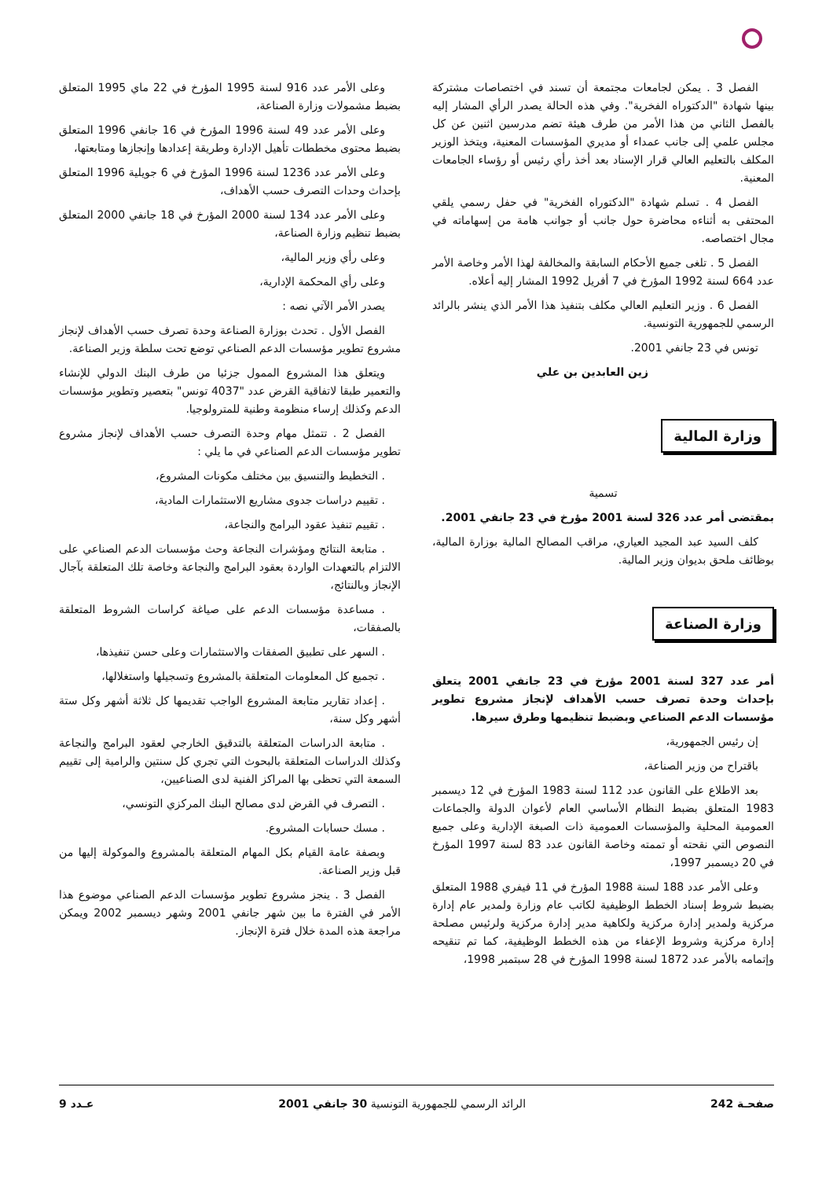الفصل 3 . يمكن لجامعات مجتمعة أن تسند في اختصاصات مشتركة بينها شهادة "الدكتوراه الفخرية". وفي هذه الحالة يصدر الرأي المشار إليه بالفصل الثاني من هذا الأمر من طرف هيئة تضم مدرسين اثنين عن كل مجلس علمي إلى جانب عمداء أو مديري المؤسسات المعنية، ويتخذ الوزير المكلف بالتعليم العالي قرار الإسناد بعد أخذ رأي رئيس أو رؤساء الجامعات المعنية.
الفصل 4 . تسلم شهادة "الدكتوراه الفخرية" في حفل رسمي يلقي المحتفى به أثناءه محاضرة حول جانب أو جوانب هامة من إسهاماته في مجال اختصاصه.
الفصل 5 . تلغى جميع الأحكام السابقة والمخالفة لهذا الأمر وخاصة الأمر عدد 664 لسنة 1992 المؤرخ في 7 أفريل 1992 المشار إليه أعلاه.
الفصل 6 . وزير التعليم العالي مكلف بتنفيذ هذا الأمر الذي ينشر بالرائد الرسمي للجمهورية التونسية.
تونس في 23 جانفي 2001.
زين العابدين بن علي
وزارة المالية
تسمية
بمقتضى أمر عدد 326 لسنة 2001 مؤرخ في 23 جانفي 2001.
كلف السيد عبد المجيد العياري، مراقب المصالح المالية بوزارة المالية، بوظائف ملحق بديوان وزير المالية.
وزارة الصناعة
أمر عدد 327 لسنة 2001 مؤرخ في 23 جانفي 2001 يتعلق بإحداث وحدة تصرف حسب الأهداف لإنجاز مشروع تطوير مؤسسات الدعم الصناعي وبضبط تنظيمها وطرق سيرها.
إن رئيس الجمهورية،
باقتراح من وزير الصناعة،
بعد الاطلاع على القانون عدد 112 لسنة 1983 المؤرخ في 12 ديسمبر 1983 المتعلق بضبط النظام الأساسي العام لأعوان الدولة والجماعات العمومية المحلية والمؤسسات العمومية ذات الصبغة الإدارية وعلى جميع النصوص التي نقحته أو تممته وخاصة القانون عدد 83 لسنة 1997 المؤرخ في 20 ديسمبر 1997،
وعلى الأمر عدد 188 لسنة 1988 المؤرخ في 11 فيفري 1988 المتعلق بضبط شروط إسناد الخطط الوظيفية لكاتب عام وزارة ولمدير عام إدارة مركزية ولمدير إدارة مركزية ولكاهية مدير إدارة مركزية ولرئيس مصلحة إدارة مركزية وشروط الإعفاء من هذه الخطط الوظيفية، كما تم تنقيحه وإتمامه بالأمر عدد 1872 لسنة 1998 المؤرخ في 28 سبتمبر 1998،
وعلى الأمر عدد 916 لسنة 1995 المؤرخ في 22 ماي 1995 المتعلق بضبط مشمولات وزارة الصناعة،
وعلى الأمر عدد 49 لسنة 1996 المؤرخ في 16 جانفي 1996 المتعلق بضبط محتوى مخططات تأهيل الإدارة وطريقة إعدادها وإنجازها ومتابعتها،
وعلى الأمر عدد 1236 لسنة 1996 المؤرخ في 6 جويلية 1996 المتعلق بإحداث وحدات التصرف حسب الأهداف،
وعلى الأمر عدد 134 لسنة 2000 المؤرخ في 18 جانفي 2000 المتعلق بضبط تنظيم وزارة الصناعة،
وعلى رأي وزير المالية،
وعلى رأي المحكمة الإدارية،
يصدر الأمر الآتي نصه :
الفصل الأول . تحدث بوزارة الصناعة وحدة تصرف حسب الأهداف لإنجاز مشروع تطوير مؤسسات الدعم الصناعي توضع تحت سلطة وزير الصناعة.
ويتعلق هذا المشروع الممول جزئيا من طرف البنك الدولي للإنشاء والتعمير طبقا لاتفاقية القرض عدد "4037 تونس" بتعصير وتطوير مؤسسات الدعم وكذلك إرساء منظومة وطنية للمترولوجيا.
الفصل 2 . تتمثل مهام وحدة التصرف حسب الأهداف لإنجاز مشروع تطوير مؤسسات الدعم الصناعي في ما يلي :
. التخطيط والتنسيق بين مختلف مكونات المشروع،
. تقييم دراسات جدوى مشاريع الاستثمارات المادية،
. تقييم تنفيذ عقود البرامج والنجاعة،
. متابعة النتائج ومؤشرات النجاعة وحث مؤسسات الدعم الصناعي على الالتزام بالتعهدات الواردة بعقود البرامج والنجاعة وخاصة تلك المتعلقة بآجال الإنجاز وبالنتائج،
. مساعدة مؤسسات الدعم على صياغة كراسات الشروط المتعلقة بالصفقات،
. السهر على تطبيق الصفقات والاستثمارات وعلى حسن تنفيذها،
. تجميع كل المعلومات المتعلقة بالمشروع وتسجيلها واستغلالها،
. إعداد تقارير متابعة المشروع الواجب تقديمها كل ثلاثة أشهر وكل ستة أشهر وكل سنة،
. متابعة الدراسات المتعلقة بالتدقيق الخارجي لعقود البرامج والنجاعة وكذلك الدراسات المتعلقة بالبحوث التي تجري كل سنتين والرامية إلى تقييم السمعة التي تحظى بها المراكز الفنية لدى الصناعيين،
. التصرف في القرض لدى مصالح البنك المركزي التونسي،
. مسك حسابات المشروع.
وبصفة عامة القيام بكل المهام المتعلقة بالمشروع والموكولة إليها من قبل وزير الصناعة.
الفصل 3 . ينجز مشروع تطوير مؤسسات الدعم الصناعي موضوع هذا الأمر في الفترة ما بين شهر جانفي 2001 وشهر ديسمبر 2002 ويمكن مراجعة هذه المدة خلال فترة الإنجاز.
صفحـة 242 الرائد الرسمي للجمهورية التونسية 30 جانفي 2001 عـدد 9